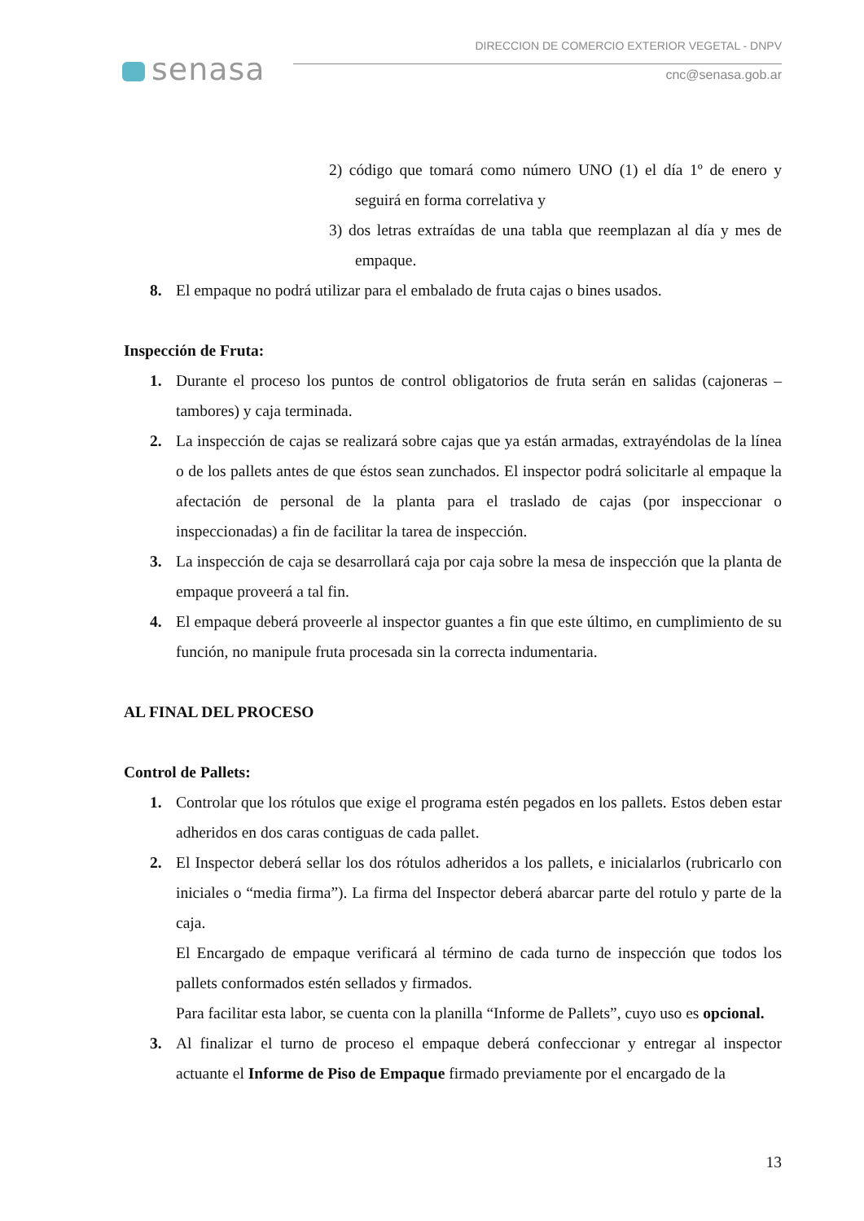senasa
DIRECCION DE COMERCIO EXTERIOR VEGETAL - DNPV
cnc@senasa.gob.ar
2) código que tomará como número UNO (1) el día 1º de enero y seguirá en forma correlativa y
3) dos letras extraídas de una tabla que reemplazan al día y mes de empaque.
8. El empaque no podrá utilizar para el embalado de fruta cajas o bines usados.
Inspección de Fruta:
1. Durante el proceso los puntos de control obligatorios de fruta serán en salidas (cajoneras – tambores) y caja terminada.
2. La inspección de cajas se realizará sobre cajas que ya están armadas, extrayéndolas de la línea o de los pallets antes de que éstos sean zunchados. El inspector podrá solicitarle al empaque la afectación de personal de la planta para el traslado de cajas (por inspeccionar o inspeccionadas) a fin de facilitar la tarea de inspección.
3. La inspección de caja se desarrollará caja por caja sobre la mesa de inspección que la planta de empaque proveerá a tal fin.
4. El empaque deberá proveerle al inspector guantes a fin que este último, en cumplimiento de su función, no manipule fruta procesada sin la correcta indumentaria.
AL FINAL DEL PROCESO
Control de Pallets:
1. Controlar que los rótulos que exige el programa estén pegados en los pallets. Estos deben estar adheridos en dos caras contiguas de cada pallet.
2. El Inspector deberá sellar los dos rótulos adheridos a los pallets, e inicialarlos (rubricarlo con iniciales o “media firma”). La firma del Inspector deberá abarcar parte del rotulo y parte de la caja.
El Encargado de empaque verificará al término de cada turno de inspección que todos los pallets conformados estén sellados y firmados.
Para facilitar esta labor, se cuenta con la planilla “Informe de Pallets”, cuyo uso es opcional.
3. Al finalizar el turno de proceso el empaque deberá confeccionar y entregar al inspector actuante el Informe de Piso de Empaque firmado previamente por el encargado de la
13